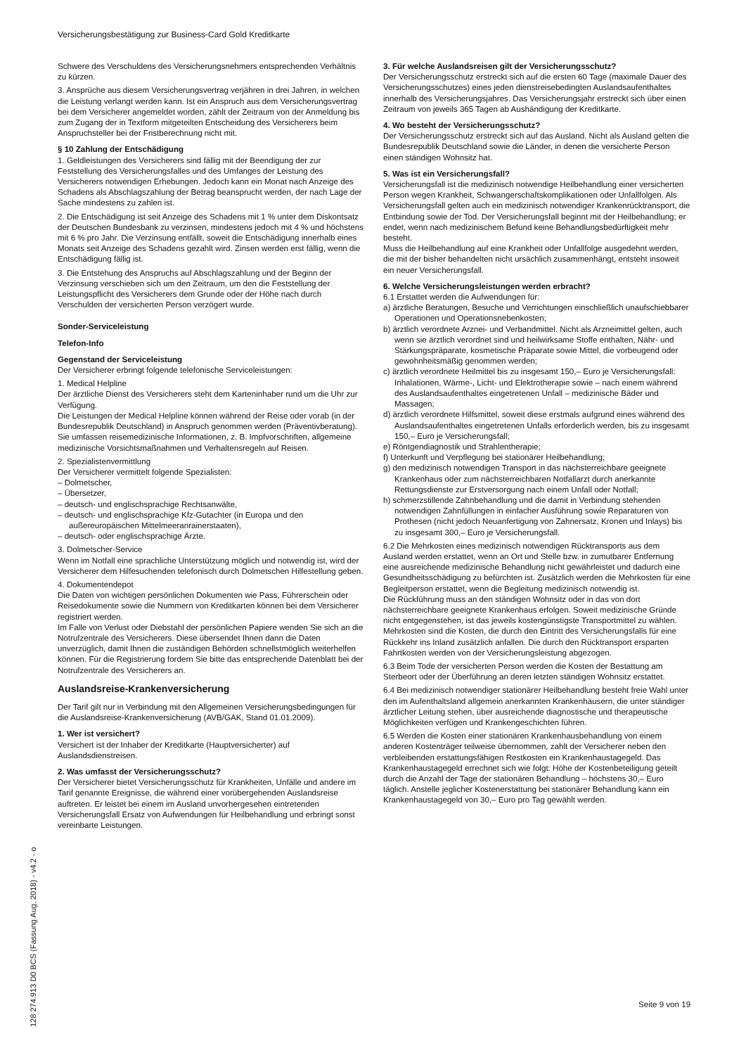Versicherungsbestätigung zur Business-Card Gold Kreditkarte
Schwere des Verschuldens des Versicherungsnehmers entsprechenden Verhältnis zu kürzen.
3. Ansprüche aus diesem Versicherungsvertrag verjähren in drei Jahren, in welchen die Leistung verlangt werden kann. Ist ein Anspruch aus dem Versicherungsvertrag bei dem Versicherer angemeldet worden, zählt der Zeitraum von der Anmeldung bis zum Zugang der in Textform mitgeteilten Entscheidung des Versicherers beim Anspruchsteller bei der Fristberechnung nicht mit.
§ 10 Zahlung der Entschädigung
1. Geldleistungen des Versicherers sind fällig mit der Beendigung der zur Feststellung des Versicherungsfalles und des Umfanges der Leistung des Versicherers notwendigen Erhebungen. Jedoch kann ein Monat nach Anzeige des Schadens als Abschlagszahlung der Betrag beansprucht werden, der nach Lage der Sache mindestens zu zahlen ist.
2. Die Entschädigung ist seit Anzeige des Schadens mit 1 % unter dem Diskontsatz der Deutschen Bundesbank zu verzinsen, mindestens jedoch mit 4 % und höchstens mit 6 % pro Jahr. Die Verzinsung entfällt, soweit die Entschädigung innerhalb eines Monats seit Anzeige des Schadens gezahlt wird. Zinsen werden erst fällig, wenn die Entschädigung fällig ist.
3. Die Entstehung des Anspruchs auf Abschlagszahlung und der Beginn der Verzinsung verschieben sich um den Zeitraum, um den die Feststellung der Leistungspflicht des Versicherers dem Grunde oder der Höhe nach durch Verschulden der versicherten Person verzögert wurde.
Sonder-Serviceleistung
Telefon-Info
Gegenstand der Serviceleistung
Der Versicherer erbringt folgende telefonische Serviceleistungen:
1. Medical Helpline
Der ärztliche Dienst des Versicherers steht dem Karteninhaber rund um die Uhr zur Verfügung.
Die Leistungen der Medical Helpline können während der Reise oder vorab (in der Bundesrepublik Deutschland) in Anspruch genommen werden (Präventivberatung).
Sie umfassen reisemedizinische Informationen, z. B. Impfvorschriften, allgemeine medizinische Vorsichtsmaßnahmen und Verhaltensregeln auf Reisen.
2. Spezialistenvermittlung
Der Versicherer vermittelt folgende Spezialisten:
– Dolmetscher,
– Übersetzer,
– deutsch- und englischsprachige Rechtsanwälte,
– deutsch- und englischsprachige Kfz-Gutachter (in Europa und den außereuropäischen Mittelmeeranrainerstaaten),
– deutsch- oder englischsprachige Ärzte.
3. Dolmetscher-Service
Wenn im Notfall eine sprachliche Unterstützung möglich und notwendig ist, wird der Versicherer dem Hilfesuchenden telefonisch durch Dolmetschen Hilfestellung geben.
4. Dokumentendepot
Die Daten von wichtigen persönlichen Dokumenten wie Pass, Führerschein oder Reisedokumente sowie die Nummern von Kreditkarten können bei dem Versicherer registriert werden.
Im Falle von Verlust oder Diebstahl der persönlichen Papiere wenden Sie sich an die Notrufzentrale des Versicherers. Diese übersendet Ihnen dann die Daten unverzüglich, damit Ihnen die zuständigen Behörden schnellstmöglich weiterhelfen können. Für die Registrierung fordern Sie bitte das entsprechende Datenblatt bei der Notrufzentrale des Versicherers an.
Auslandsreise-Krankenversicherung
Der Tarif gilt nur in Verbindung mit den Allgemeinen Versicherungsbedingungen für die Auslandsreise-Krankenversicherung (AVB/GAK, Stand 01.01.2009).
1. Wer ist versichert?
Versichert ist der Inhaber der Kreditkarte (Hauptversicherter) auf Auslandsdienstreisen.
2. Was umfasst der Versicherungsschutz?
Der Versicherer bietet Versicherungsschutz für Krankheiten, Unfälle und andere im Tarif genannte Ereignisse, die während einer vorübergehenden Auslandsreise auftreten. Er leistet bei einem im Ausland unvorhergesehen eintretenden Versicherungsfall Ersatz von Aufwendungen für Heilbehandlung und erbringt sonst vereinbarte Leistungen.
3. Für welche Auslandsreisen gilt der Versicherungsschutz?
Der Versicherungsschutz erstreckt sich auf die ersten 60 Tage (maximale Dauer des Versicherungsschutzes) eines jeden dienstreisebedingten Auslandsaufenthaltes innerhalb des Versicherungsjahres. Das Versicherungsjahr erstreckt sich über einen Zeitraum von jeweils 365 Tagen ab Aushändigung der Kreditkarte.
4. Wo besteht der Versicherungsschutz?
Der Versicherungsschutz erstreckt sich auf das Ausland. Nicht als Ausland gelten die Bundesrepublik Deutschland sowie die Länder, in denen die versicherte Person einen ständigen Wohnsitz hat.
5. Was ist ein Versicherungsfall?
Versicherungsfall ist die medizinisch notwendige Heilbehandlung einer versicherten Person wegen Krankheit, Schwangerschaftskomplikationen oder Unfallfolgen. Als Versicherungsfall gelten auch ein medizinisch notwendiger Krankenrücktransport, die Entbindung sowie der Tod. Der Versicherungsfall beginnt mit der Heilbehandlung; er endet, wenn nach medizinischem Befund keine Behandlungsbedürftigkeit mehr besteht.
Muss die Heilbehandlung auf eine Krankheit oder Unfallfolge ausgedehnt werden, die mit der bisher behandelten nicht ursächlich zusammenhängt, entsteht insoweit ein neuer Versicherungsfall.
6. Welche Versicherungsleistungen werden erbracht?
6.1 Erstattet werden die Aufwendungen für:
a) ärztliche Beratungen, Besuche und Verrichtungen einschließlich unaufschiebbarer Operationen und Operationsnebenkosten;
b) ärztlich verordnete Arznei- und Verbandmittel. Nicht als Arzneimittel gelten, auch wenn sie ärztlich verordnet sind und heilwirksame Stoffe enthalten, Nähr- und Stärkungspräparate, kosmetische Präparate sowie Mittel, die vorbeugend oder gewohnheitsmäßig genommen werden;
c) ärztlich verordnete Heilmittel bis zu insgesamt 150,– Euro je Versicherungsfall: Inhalationen, Wärme-, Licht- und Elektrotherapie sowie – nach einem während des Auslandsaufenthaltes eingetretenen Unfall – medizinische Bäder und Massagen;
d) ärztlich verordnete Hilfsmittel, soweit diese erstmals aufgrund eines während des Auslandsaufenthaltes eingetretenen Unfalls erforderlich werden, bis zu insgesamt 150,– Euro je Versicherungsfall;
e) Röntgendiagnostik und Strahlentherapie;
f) Unterkunft und Verpflegung bei stationärer Heilbehandlung;
g) den medizinisch notwendigen Transport in das nächsterreichbare geeignete Krankenhaus oder zum nächsterreichbaren Notfallarzt durch anerkannte Rettungsdienste zur Erstversorgung nach einem Unfall oder Notfall;
h) schmerzstillende Zahnbehandlung und die damit in Verbindung stehenden notwendigen Zahnfüllungen in einfacher Ausführung sowie Reparaturen von Prothesen (nicht jedoch Neuanfertigung von Zahnersatz, Kronen und Inlays) bis zu insgesamt 300,– Euro je Versicherungsfall.
6.2 Die Mehrkosten eines medizinisch notwendigen Rücktransports aus dem Ausland werden erstattet, wenn an Ort und Stelle bzw. in zumutbarer Entfernung eine ausreichende medizinische Behandlung nicht gewährleistet und dadurch eine Gesundheitsschädigung zu befürchten ist. Zusätzlich werden die Mehrkosten für eine Begleitperson erstattet, wenn die Begleitung medizinisch notwendig ist.
Die Rückführung muss an den ständigen Wohnsitz oder in das von dort nächsterreichbare geeignete Krankenhaus erfolgen. Soweit medizinische Gründe nicht entgegenstehen, ist das jeweils kostengünstigste Transportmittel zu wählen.
Mehrkosten sind die Kosten, die durch den Eintritt des Versicherungsfalls für eine Rückkehr ins Inland zusätzlich anfallen. Die durch den Rücktransport ersparten Fahrtkosten werden von der Versicherungsleistung abgezogen.
6.3 Beim Tode der versicherten Person werden die Kosten der Bestattung am Sterbeort oder der Überführung an deren letzten ständigen Wohnsitz erstattet.
6.4 Bei medizinisch notwendiger stationärer Heilbehandlung besteht freie Wahl unter den im Aufenthaltsland allgemein anerkannten Krankenhäusern, die unter ständiger ärztlicher Leitung stehen, über ausreichende diagnostische und therapeutische Möglichkeiten verfügen und Krankengeschichten führen.
6.5 Werden die Kosten einer stationären Krankenhausbehandlung von einem anderen Kostenträger teilweise übernommen, zahlt der Versicherer neben den verbleibenden erstattungsfähigen Restkosten ein Krankenhaustagegeld. Das Krankenhaustagegeld errechnet sich wie folgt: Höhe der Kostenbeteiligung geteilt durch die Anzahl der Tage der stationären Behandlung – höchstens 30,– Euro täglich. Anstelle jeglicher Kostenerstattung bei stationärer Behandlung kann ein Krankenhaustagegeld von 30,– Euro pro Tag gewählt werden.
128 274.913 D0 BCS (Fassung Aug. 2018) - v4.2 - o
Seite 9 von 19